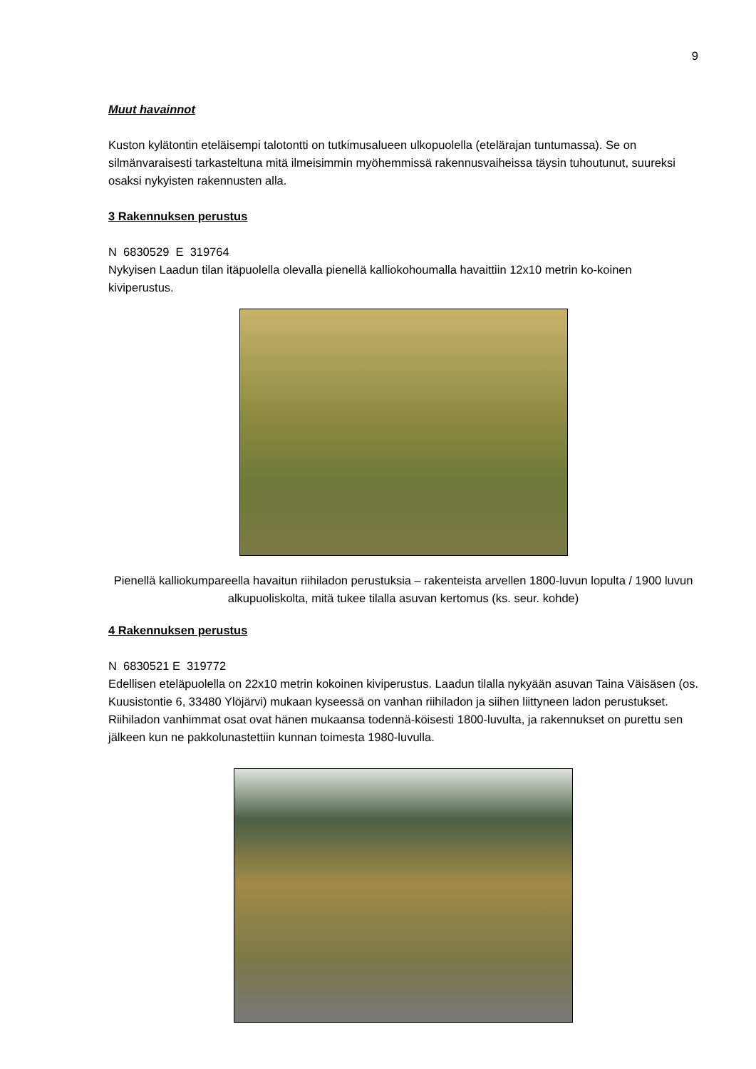9
Muut havainnot
Kuston kylätontin eteläisempi talotontti on tutkimusalueen ulkopuolella (etelärajan tuntumassa). Se on silmänvaraisesti tarkasteltuna mitä ilmeisimmin myöhemmissä rakennusvaiheissa täysin tuhoutunut, suureksi osaksi nykyisten rakennusten alla.
3 Rakennuksen perustus
N 6830529 E 319764
Nykyisen Laadun tilan itäpuolella olevalla pienellä kalliokohoumalla havaittiin 12x10 metrin ko-koinen kiviperustus.
Pienellä kalliokumpareella havaitun riihiladon perustuksia – rakenteista arvellen 1800-luvun lopulta / 1900 luvun alkupuoliskolta, mitä tukee tilalla asuvan kertomus (ks. seur. kohde)
4 Rakennuksen perustus
N 6830521 E 319772
Edellisen eteläpuolella on 22x10 metrin kokoinen kiviperustus. Laadun tilalla nykyään asuvan Taina Väisäsen (os. Kuusistontie 6, 33480 Ylöjärvi) mukaan kyseessä on vanhan riihiladon ja siihen liittyneen ladon perustukset. Riihiladon vanhimmat osat ovat hänen mukaansa todennä-köisesti 1800-luvulta, ja rakennukset on purettu sen jälkeen kun ne pakkolunastettiin kunnan toimesta 1980-luvulla.